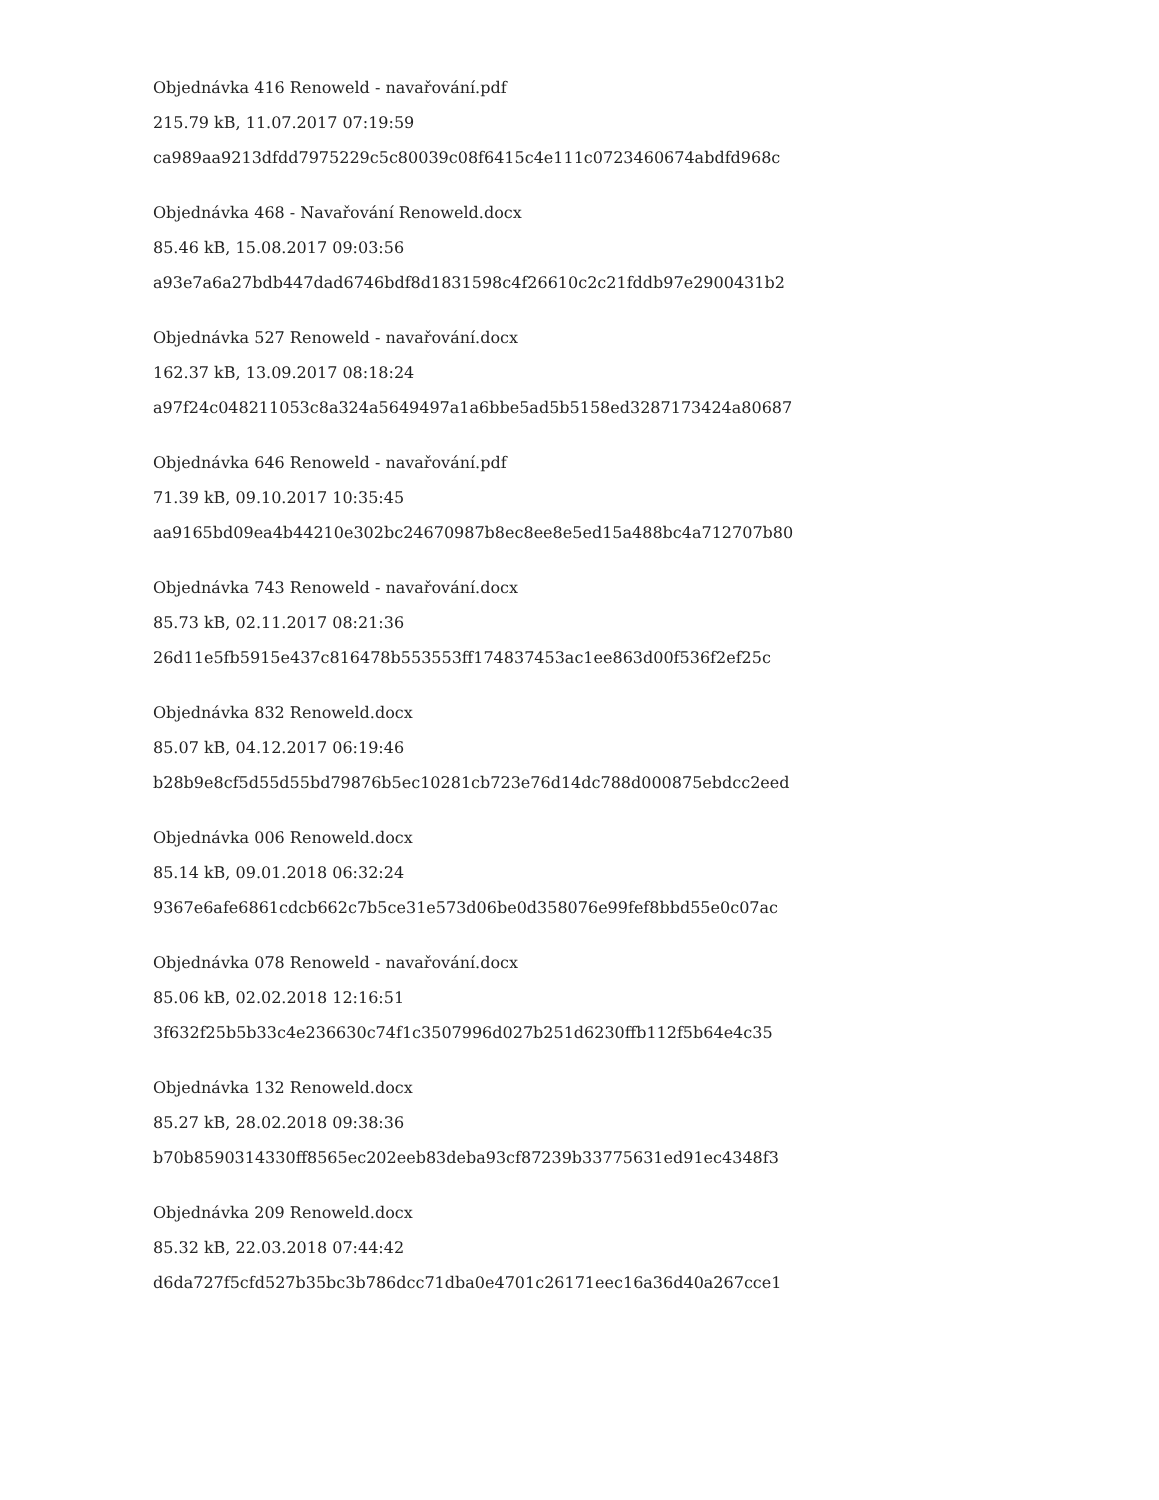Objednávka 416 Renoweld - navařování.pdf
215.79 kB, 11.07.2017 07:19:59
ca989aa9213dfdd7975229c5c80039c08f6415c4e111c0723460674abdfd968c
Objednávka 468 - Navařování Renoweld.docx
85.46 kB, 15.08.2017 09:03:56
a93e7a6a27bdb447dad6746bdf8d1831598c4f26610c2c21fddb97e2900431b2
Objednávka 527 Renoweld - navařování.docx
162.37 kB, 13.09.2017 08:18:24
a97f24c048211053c8a324a5649497a1a6bbe5ad5b5158ed3287173424a80687
Objednávka 646 Renoweld - navařování.pdf
71.39 kB, 09.10.2017 10:35:45
aa9165bd09ea4b44210e302bc24670987b8ec8ee8e5ed15a488bc4a712707b80
Objednávka 743 Renoweld - navařování.docx
85.73 kB, 02.11.2017 08:21:36
26d11e5fb5915e437c816478b553553ff174837453ac1ee863d00f536f2ef25c
Objednávka 832 Renoweld.docx
85.07 kB, 04.12.2017 06:19:46
b28b9e8cf5d55d55bd79876b5ec10281cb723e76d14dc788d000875ebdcc2eed
Objednávka 006 Renoweld.docx
85.14 kB, 09.01.2018 06:32:24
9367e6afe6861cdcb662c7b5ce31e573d06be0d358076e99fef8bbd55e0c07ac
Objednávka 078 Renoweld - navařování.docx
85.06 kB, 02.02.2018 12:16:51
3f632f25b5b33c4e236630c74f1c3507996d027b251d6230ffb112f5b64e4c35
Objednávka 132 Renoweld.docx
85.27 kB, 28.02.2018 09:38:36
b70b8590314330ff8565ec202eeb83deba93cf87239b33775631ed91ec4348f3
Objednávka 209 Renoweld.docx
85.32 kB, 22.03.2018 07:44:42
d6da727f5cfd527b35bc3b786dcc71dba0e4701c26171eec16a36d40a267cce1